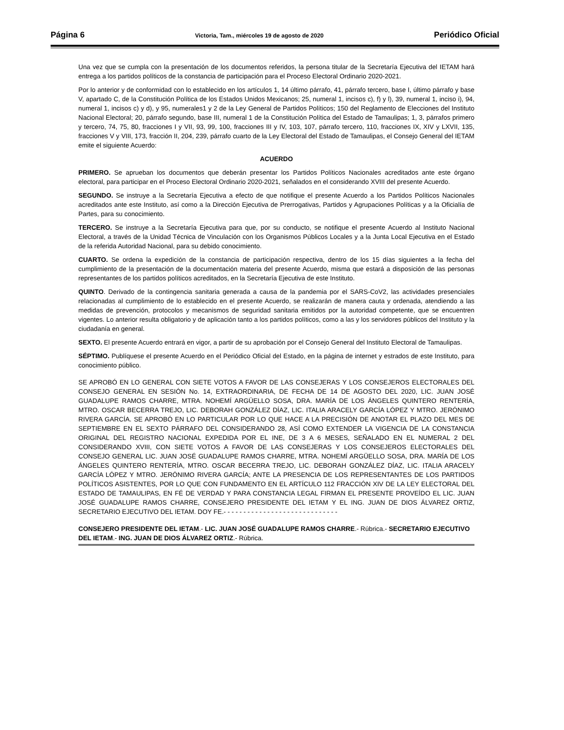Página 6 Victoria, Tam., miércoles 19 de agosto de 2020 Periódico Oficial
Una vez que se cumpla con la presentación de los documentos referidos, la persona titular de la Secretaría Ejecutiva del IETAM hará entrega a los partidos políticos de la constancia de participación para el Proceso Electoral Ordinario 2020-2021.
Por lo anterior y de conformidad con lo establecido en los artículos 1, 14 último párrafo, 41, párrafo tercero, base I, último párrafo y base V, apartado C, de la Constitución Política de los Estados Unidos Mexicanos; 25, numeral 1, incisos c), f) y l), 39, numeral 1, inciso i), 94, numeral 1, incisos c) y d), y 95, numerales1 y 2 de la Ley General de Partidos Políticos; 150 del Reglamento de Elecciones del Instituto Nacional Electoral; 20, párrafo segundo, base III, numeral 1 de la Constitución Política del Estado de Tamaulipas; 1, 3, párrafos primero y tercero, 74, 75, 80, fracciones I y VII, 93, 99, 100, fracciones III y IV, 103, 107, párrafo tercero, 110, fracciones IX, XIV y LXVII, 135, fracciones V y VIII, 173, fracción II, 204, 239, párrafo cuarto de la Ley Electoral del Estado de Tamaulipas, el Consejo General del IETAM emite el siguiente Acuerdo:
ACUERDO
PRIMERO. Se aprueban los documentos que deberán presentar los Partidos Políticos Nacionales acreditados ante este órgano electoral, para participar en el Proceso Electoral Ordinario 2020-2021, señalados en el considerando XVIII del presente Acuerdo.
SEGUNDO. Se instruye a la Secretaría Ejecutiva a efecto de que notifique el presente Acuerdo a los Partidos Políticos Nacionales acreditados ante este Instituto, así como a la Dirección Ejecutiva de Prerrogativas, Partidos y Agrupaciones Políticas y a la Oficialía de Partes, para su conocimiento.
TERCERO. Se instruye a la Secretaría Ejecutiva para que, por su conducto, se notifique el presente Acuerdo al Instituto Nacional Electoral, a través de la Unidad Técnica de Vinculación con los Organismos Públicos Locales y a la Junta Local Ejecutiva en el Estado de la referida Autoridad Nacional, para su debido conocimiento.
CUARTO. Se ordena la expedición de la constancia de participación respectiva, dentro de los 15 días siguientes a la fecha del cumplimiento de la presentación de la documentación materia del presente Acuerdo, misma que estará a disposición de las personas representantes de los partidos políticos acreditados, en la Secretaría Ejecutiva de este Instituto.
QUINTO. Derivado de la contingencia sanitaria generada a causa de la pandemia por el SARS-CoV2, las actividades presenciales relacionadas al cumplimiento de lo establecido en el presente Acuerdo, se realizarán de manera cauta y ordenada, atendiendo a las medidas de prevención, protocolos y mecanismos de seguridad sanitaria emitidos por la autoridad competente, que se encuentren vigentes. Lo anterior resulta obligatorio y de aplicación tanto a los partidos políticos, como a las y los servidores públicos del Instituto y la ciudadanía en general.
SEXTO. El presente Acuerdo entrará en vigor, a partir de su aprobación por el Consejo General del Instituto Electoral de Tamaulipas.
SÉPTIMO. Publíquese el presente Acuerdo en el Periódico Oficial del Estado, en la página de internet y estrados de este Instituto, para conocimiento público.
SE APROBÓ EN LO GENERAL CON SIETE VOTOS A FAVOR DE LAS CONSEJERAS Y LOS CONSEJEROS ELECTORALES DEL CONSEJO GENERAL EN SESIÓN No. 14, EXTRAORDINARIA, DE FECHA DE 14 DE AGOSTO DEL 2020, LIC. JUAN JOSÉ GUADALUPE RAMOS CHARRE, MTRA. NOHEMÍ ARGÜELLO SOSA, DRA. MARÍA DE LOS ÁNGELES QUINTERO RENTERÍA, MTRO. OSCAR BECERRA TREJO, LIC. DEBORAH GONZÁLEZ DÍAZ, LIC. ITALIA ARACELY GARCÍA LÓPEZ Y MTRO. JERÓNIMO RIVERA GARCÍA. SE APROBÓ EN LO PARTICULAR POR LO QUE HACE A LA PRECISIÓN DE ANOTAR EL PLAZO DEL MES DE SEPTIEMBRE EN EL SEXTO PÁRRAFO DEL CONSIDERANDO 28, ASÍ COMO EXTENDER LA VIGENCIA DE LA CONSTANCIA ORIGINAL DEL REGISTRO NACIONAL EXPEDIDA POR EL INE, DE 3 A 6 MESES, SEÑALADO EN EL NUMERAL 2 DEL CONSIDERANDO XVIII, CON SIETE VOTOS A FAVOR DE LAS CONSEJERAS Y LOS CONSEJEROS ELECTORALES DEL CONSEJO GENERAL LIC. JUAN JOSÉ GUADALUPE RAMOS CHARRE, MTRA. NOHEMÍ ARGÜELLO SOSA, DRA. MARÍA DE LOS ÁNGELES QUINTERO RENTERÍA, MTRO. OSCAR BECERRA TREJO, LIC. DEBORAH GONZÁLEZ DÍAZ, LIC. ITALIA ARACELY GARCÍA LÓPEZ Y MTRO. JERÓNIMO RIVERA GARCÍA; ANTE LA PRESENCIA DE LOS REPRESENTANTES DE LOS PARTIDOS POLÍTICOS ASISTENTES, POR LO QUE CON FUNDAMENTO EN EL ARTÍCULO 112 FRACCIÓN XIV DE LA LEY ELECTORAL DEL ESTADO DE TAMAULIPAS, EN FÉ DE VERDAD Y PARA CONSTANCIA LEGAL FIRMAN EL PRESENTE PROVEÍDO EL LIC. JUAN JOSÉ GUADALUPE RAMOS CHARRE, CONSEJERO PRESIDENTE DEL IETAM Y EL ING. JUAN DE DIOS ÁLVAREZ ORTIZ, SECRETARIO EJECUTIVO DEL IETAM. DOY FE.- - - - - - - - - - - - - - - - - - - - - - - - - - - - -
CONSEJERO PRESIDENTE DEL IETAM.- LIC. JUAN JOSÉ GUADALUPE RAMOS CHARRE.- Rúbrica.- SECRETARIO EJECUTIVO DEL IETAM.- ING. JUAN DE DIOS ÁLVAREZ ORTIZ.- Rúbrica.